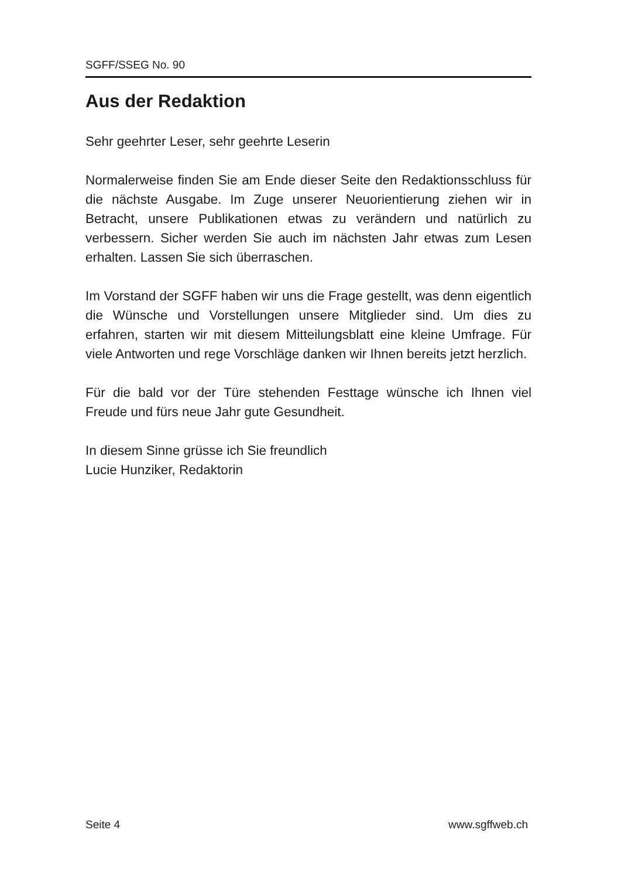SGFF/SSEG No. 90
Aus der Redaktion
Sehr geehrter Leser, sehr geehrte Leserin
Normalerweise finden Sie am Ende dieser Seite den Redaktionsschluss für die nächste Ausgabe. Im Zuge unserer Neuorientierung ziehen wir in Betracht, unsere Publikationen etwas zu verändern und natürlich zu verbessern. Sicher werden Sie auch im nächsten Jahr etwas zum Lesen erhalten. Lassen Sie sich überraschen.
Im Vorstand der SGFF haben wir uns die Frage gestellt, was denn eigentlich die Wünsche und Vorstellungen unsere Mitglieder sind. Um dies zu erfahren, starten wir mit diesem Mitteilungsblatt eine kleine Umfrage. Für viele Antworten und rege Vorschläge danken wir Ihnen bereits jetzt herzlich.
Für die bald vor der Türe stehenden Festtage wünsche ich Ihnen viel Freude und fürs neue Jahr gute Gesundheit.
In diesem Sinne grüsse ich Sie freundlich
Lucie Hunziker, Redaktorin
Seite 4 www.sgffweb.ch